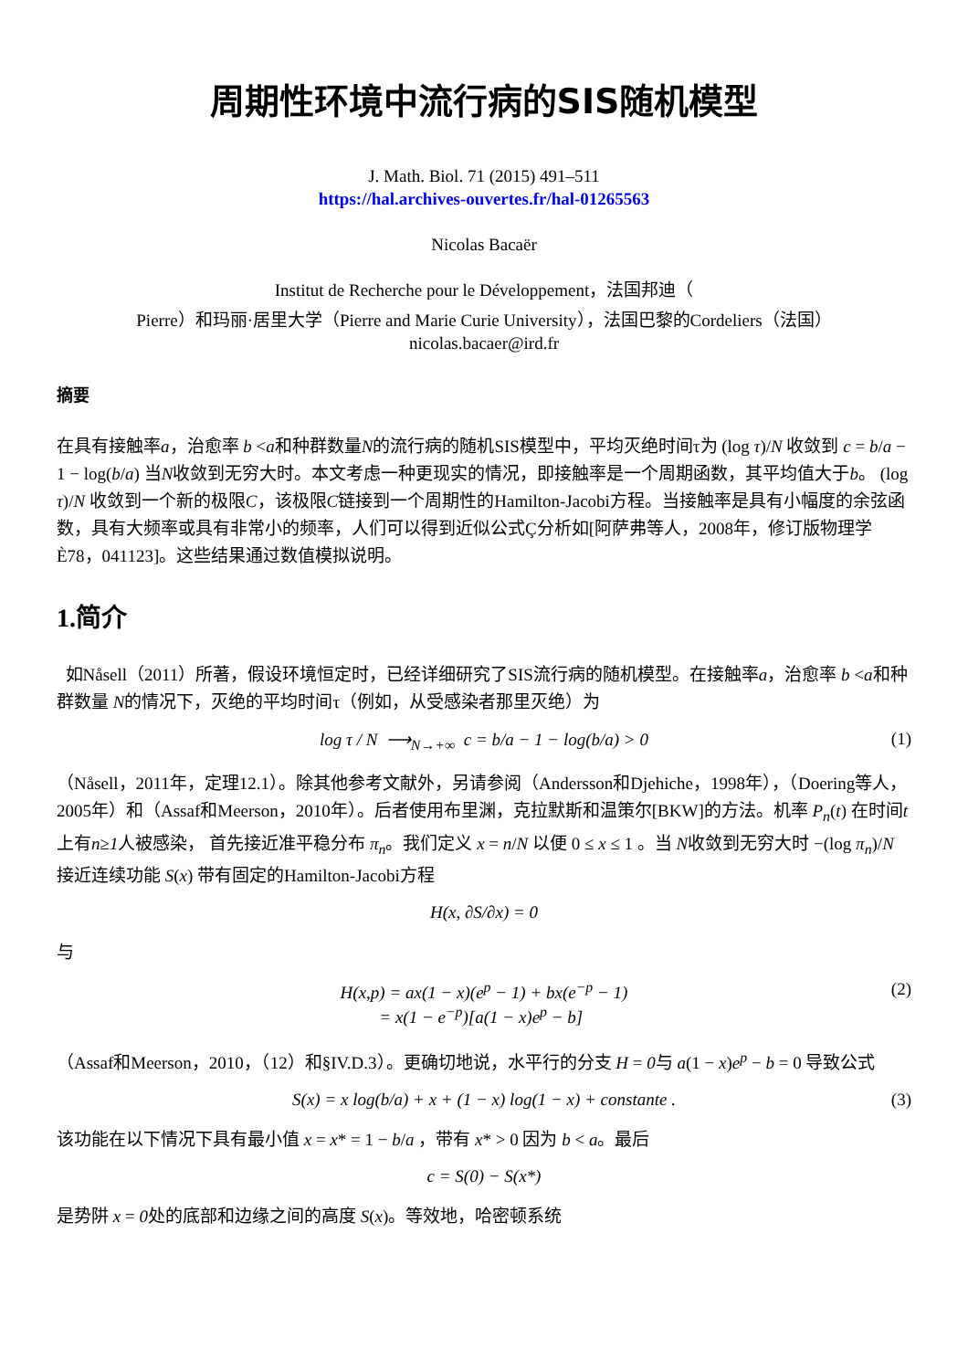周期性环境中流行病的SIS随机模型
J. Math. Biol. 71 (2015) 491–511
https://hal.archives-ouvertes.fr/hal-01265563
Nicolas Bacaër
Institut de Recherche pour le Développement，法国邦迪（
Pierre）和玛丽·居里大学（Pierre and Marie Curie University），法国巴黎的Cordeliers（法国）
nicolas.bacaer@ird.fr
摘要
在具有接触率a，治愈率 b <a和种群数量N的流行病的随机SIS模型中，平均灭绝时间τ为 (log τ)/N 收敛到 c = b/a − 1 − log(b/a) 当N收敛到无穷大时。本文考虑一种更现实的情况，即接触率是一个周期函数，其平均值大于b。 (log τ)/N 收敛到一个新的极限C，该极限C链接到一个周期性的Hamilton-Jacobi方程。当接触率是具有小幅度的余弦函数，具有大频率或具有非常小的频率，人们可以得到近似公式Ç分析如[阿萨弗等人，2008年，修订版物理学È78，041123]。这些结果通过数值模拟说明。
1.简介
如Nåsell（2011）所著，假设环境恒定时，已经详细研究了SIS流行病的随机模型。在接触率a，治愈率 b <a和种群数量 N的情况下，灭绝的平均时间τ（例如，从受感染者那里灭绝）为
log τ / N ⟶<sub>N→+∞</sub> c = b/a − 1 − log(b/a) > 0 (1)
（Nåsell，2011年，定理12.1）。除其他参考文献外，另请参阅（Andersson和Djehiche，1998年），（Doering等人，2005年）和（Assaf和Meerson，2010年）。后者使用布里渊，克拉默斯和温策尔[BKW]的方法。机率 P<sub>n</sub>(t) 在时间t上有n≥1人被感染， 首先接近准平稳分布 π<sub>n</sub>。我们定义 x = n/N 以便 0 ≤ x ≤ 1 。当 N收敛到无穷大时 −(log π<sub>n</sub>)/N 接近连续功能 S(x) 带有固定的Hamilton-Jacobi方程
H(x, ∂S/∂x) = 0
与
H(x,p) = ax(1 − x)(e<sup>p</sup> − 1) + bx(e<sup>−p</sup> − 1)
= x(1 − e<sup>−p</sup>)[a(1 − x)e<sup>p</sup> − b] (2)
（Assaf和Meerson，2010，（12）和§IV.D.3）。更确切地说，水平行的分支 H = 0与 a(1 − x)e<sup>p</sup> − b = 0 导致公式
S(x) = x log(b/a) + x + (1 − x) log(1 − x) + constante . (3)
该功能在以下情况下具有最小值 x = x* = 1 − b/a ，带有 x* > 0 因为 b < a。最后
c = S(0) − S(x*)
是势阱 x = 0处的底部和边缘之间的高度 S(x)。等效地，哈密顿系统